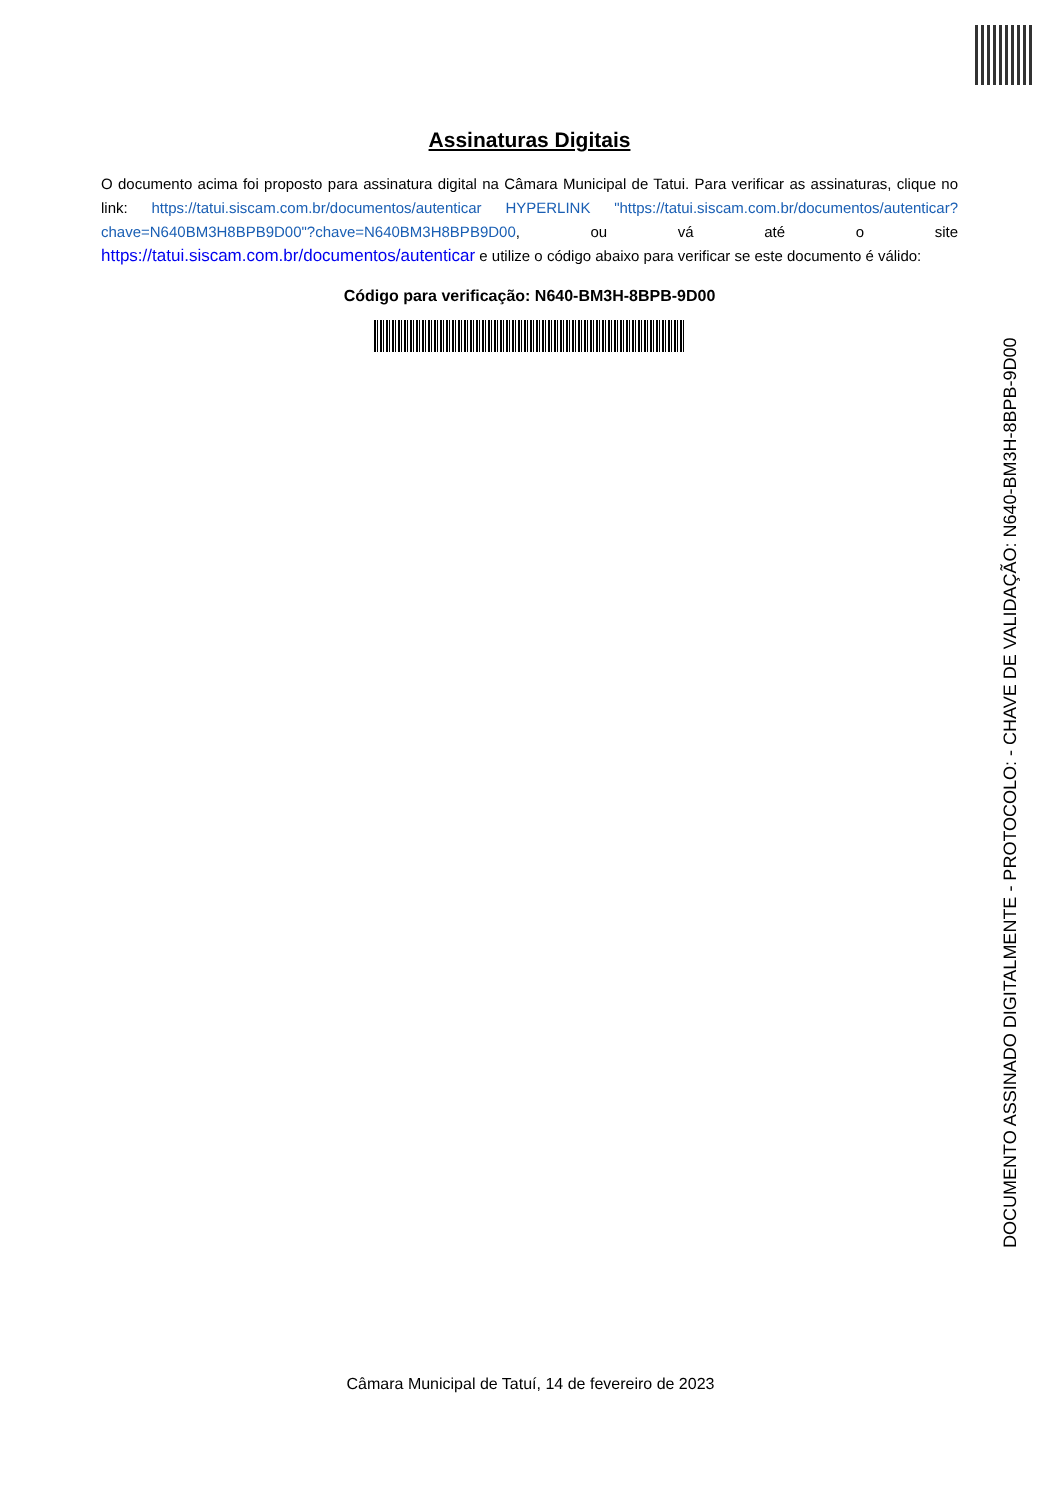Assinaturas Digitais
O documento acima foi proposto para assinatura digital na Câmara Municipal de Tatui. Para verificar as assinaturas, clique no link: https://tatui.siscam.com.br/documentos/autenticar HYPERLINK "https://tatui.siscam.com.br/documentos/autenticar?chave=N640BM3H8BPB9D00"?chave=N640BM3H8BPB9D00, ou vá até o site https://tatui.siscam.com.br/documentos/autenticar e utilize o código abaixo para verificar se este documento é válido:
Código para verificação: N640-BM3H-8BPB-9D00
DOCUMENTO ASSINADO DIGITALMENTE - PROTOCOLO: - CHAVE DE VALIDAÇÃO: N640-BM3H-8BPB-9D00
Câmara Municipal de Tatuí, 14 de fevereiro de 2023